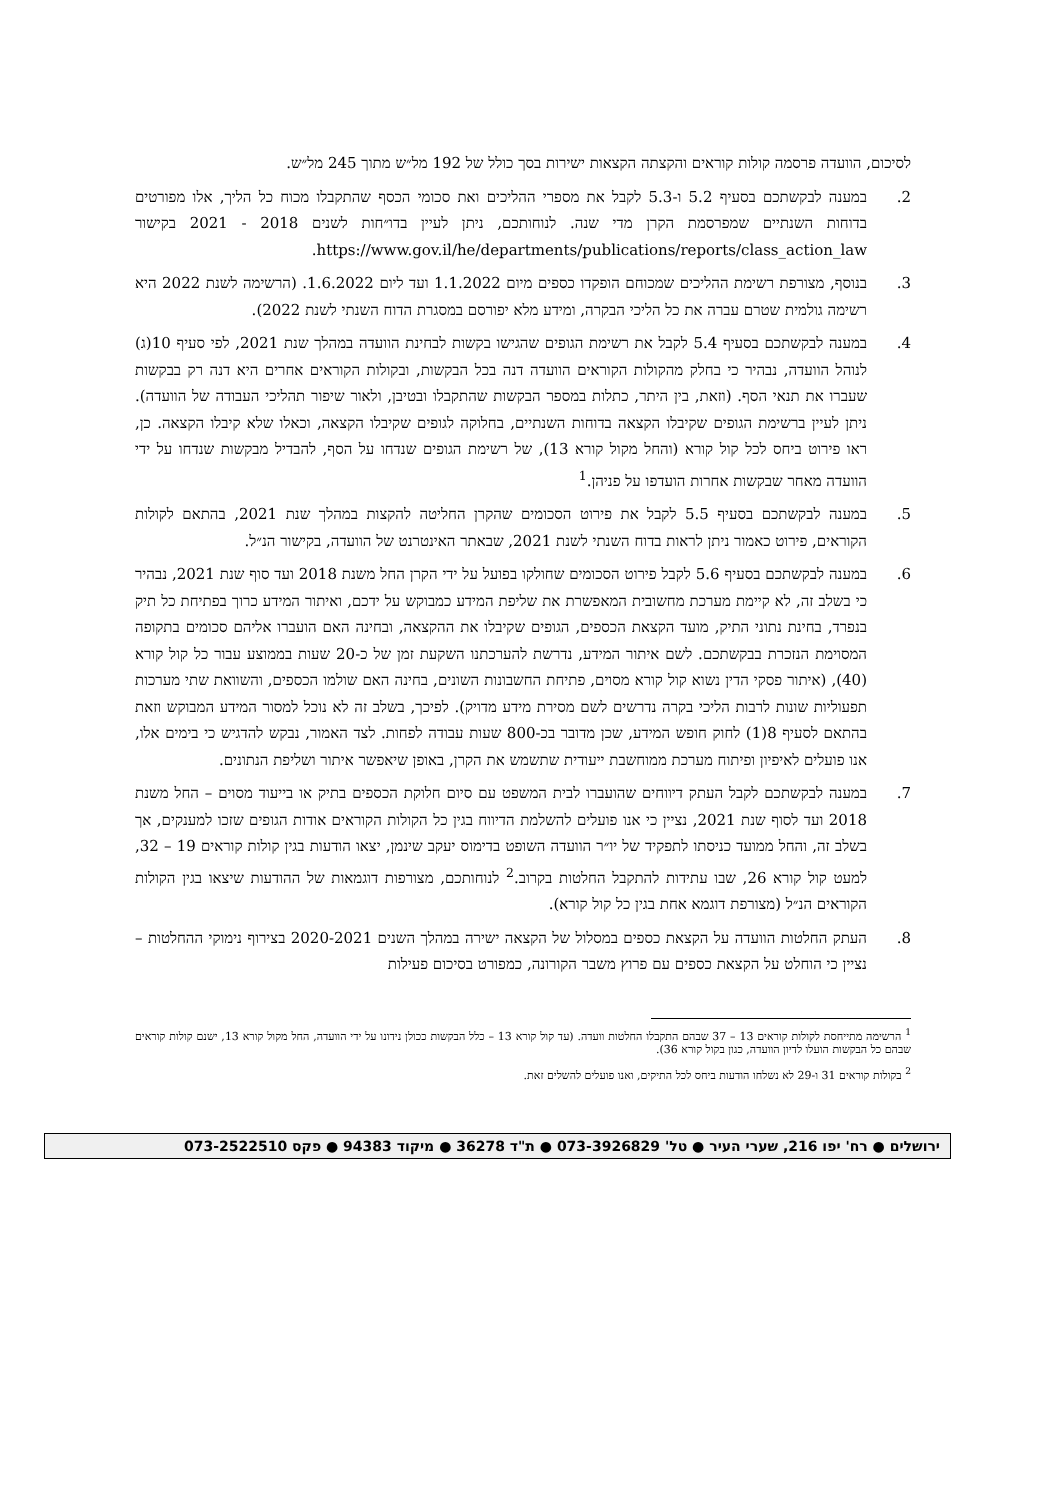לסיכום, הוועדה פרסמה קולות קוראים והקצתה הקצאות ישירות בסך כולל של 192 מל״ש מתוך 245 מל״ש.
2. במענה לבקשתכם בסעיף 5.2 ו-5.3 לקבל את מספרי ההליכים ואת סכומי הכסף שהתקבלו מכוח כל הליך, אלו מפורטים בדוחות השנתיים שמפרסמת הקרן מדי שנה. לנוחותכם, ניתן לעיין בדו״חות לשנים 2018 - 2021 בקישור https://www.gov.il/he/departments/publications/reports/class_action_law.
3. בנוסף, מצורפת רשימת ההליכים שמכוחם הופקדו כספים מיום 1.1.2022 ועד ליום 1.6.2022. (הרשימה לשנת 2022 היא רשימה גולמית שטרם עברה את כל הליכי הבקרה, ומידע מלא יפורסם במסגרת הדוח השנתי לשנת 2022).
4. במענה לבקשתכם בסעיף 5.4 לקבל את רשימת הגופים שהגישו בקשות לבחינת הוועדה במהלך שנת 2021, לפי סעיף 10(ג) לנוהל הוועדה, נבהיר כי בחלק מהקולות הקוראים הוועדה דנה בכל הבקשות, ובקולות הקוראים אחרים היא דנה רק בבקשות שעברו את תנאי הסף. (וזאת, בין היתר, כתלות במספר הבקשות שהתקבלו ובטיבן, ולאור שיפור תהליכי העבודה של הוועדה). ניתן לעיין ברשימת הגופים שקיבלו הקצאה בדוחות השנתיים, בחלוקה לגופים שקיבלו הקצאה, וכאלו שלא קיבלו הקצאה. כן, ראו פירוט ביחס לכל קול קורא (והחל מקול קורא 13), של רשימת הגופים שנדחו על הסף, להבדיל מבקשות שנדחו על ידי הוועדה מאחר שבקשות אחרות הועדפו על פניהן.<sup>1</sup>
5. במענה לבקשתכם בסעיף 5.5 לקבל את פירוט הסכומים שהקרן החליטה להקצות במהלך שנת 2021, בהתאם לקולות הקוראים, פירוט כאמור ניתן לראות בדוח השנתי לשנת 2021, שבאתר האינטרנט של הוועדה, בקישור הנ״ל.
6. במענה לבקשתכם בסעיף 5.6 לקבל פירוט הסכומים שחולקו בפועל על ידי הקרן החל משנת 2018 ועד סוף שנת 2021, נבהיר כי בשלב זה, לא קיימת מערכת מחשובית המאפשרת את שליפת המידע כמבוקש על ידכם, ואיתור המידע כרוך בפתיחת כל תיק בנפרד, בחינת נתוני התיק, מועד הקצאת הכספים, הגופים שקיבלו את ההקצאה, ובחינה האם הועברו אליהם סכומים בתקופה המסוימת הנזכרת בבקשתכם. לשם איתור המידע, נדרשת להערכתנו השקעת זמן של כ-20 שעות בממוצע עבור כל קול קורא (40), (איתור פסקי הדין נשוא קול קורא מסוים, פתיחת החשבונות השונים, בחינה האם שולמו הכספים, והשוואת שתי מערכות תפעוליות שונות לרבות הליכי בקרה נדרשים לשם מסירת מידע מדויק). לפיכך, בשלב זה לא נוכל למסור המידע המבוקש וזאת בהתאם לסעיף 8(1) לחוק חופש המידע, שכן מדובר בכ-800 שעות עבודה לפחות. לצד האמור, נבקש להדגיש כי בימים אלו, אנו פועלים לאיפיון ופיתוח מערכת ממוחשבת ייעודית שתשמש את הקרן, באופן שיאפשר איתור ושליפת הנתונים.
7. במענה לבקשתכם לקבל העתק דיווחים שהועברו לבית המשפט עם סיום חלוקת הכספים בתיק או בייעוד מסוים – החל משנת 2018 ועד לסוף שנת 2021, נציין כי אנו פועלים להשלמת הדיווח בגין כל הקולות הקוראים אודות הגופים שזכו למענקים, אך בשלב זה, והחל ממועד כניסתו לתפקיד של יו״ר הוועדה השופט בדימוס יעקב שינמן, יצאו הודעות בגין קולות קוראים 19 – 32, למעט קול קורא 26, שבו עתידות להתקבל החלטות בקרוב.<sup>2</sup> לנוחותכם, מצורפות דוגמאות של ההודעות שיצאו בגין הקולות הקוראים הנ״ל (מצורפת דוגמא אחת בגין כל קול קורא).
8. העתק החלטות הוועדה על הקצאת כספים במסלול של הקצאה ישירה במהלך השנים 2020-2021 בצירוף נימוקי ההחלטות – נציין כי הוחלט על הקצאת כספים עם פרוץ משבר הקורונה, כמפורט בסיכום פעילות
<sup>1</sup> הרשימה מתייחסת לקולות קוראים 13 – 37 שבהם התקבלו החלטות וועדה. (עד קול קורא 13 – כלל הבקשות ככולן נידונו על ידי הוועדה, החל מקול קורא 13, ישנם קולות קוראים שבהם כל הבקשות הועלו לדיון הוועדה, כגון בקול קורא 36).
<sup>2</sup> בקולות קוראים 31 ו-29 לא נשלחו הודעות ביחס לכל התיקים, ואנו פועלים להשלים זאת.
ירושלים ● רח' יפו 216, שערי העיר ● טל' 073-3926829 ● ת"ד 36278 ● מיקוד 94383 ● פקס 073-2522510